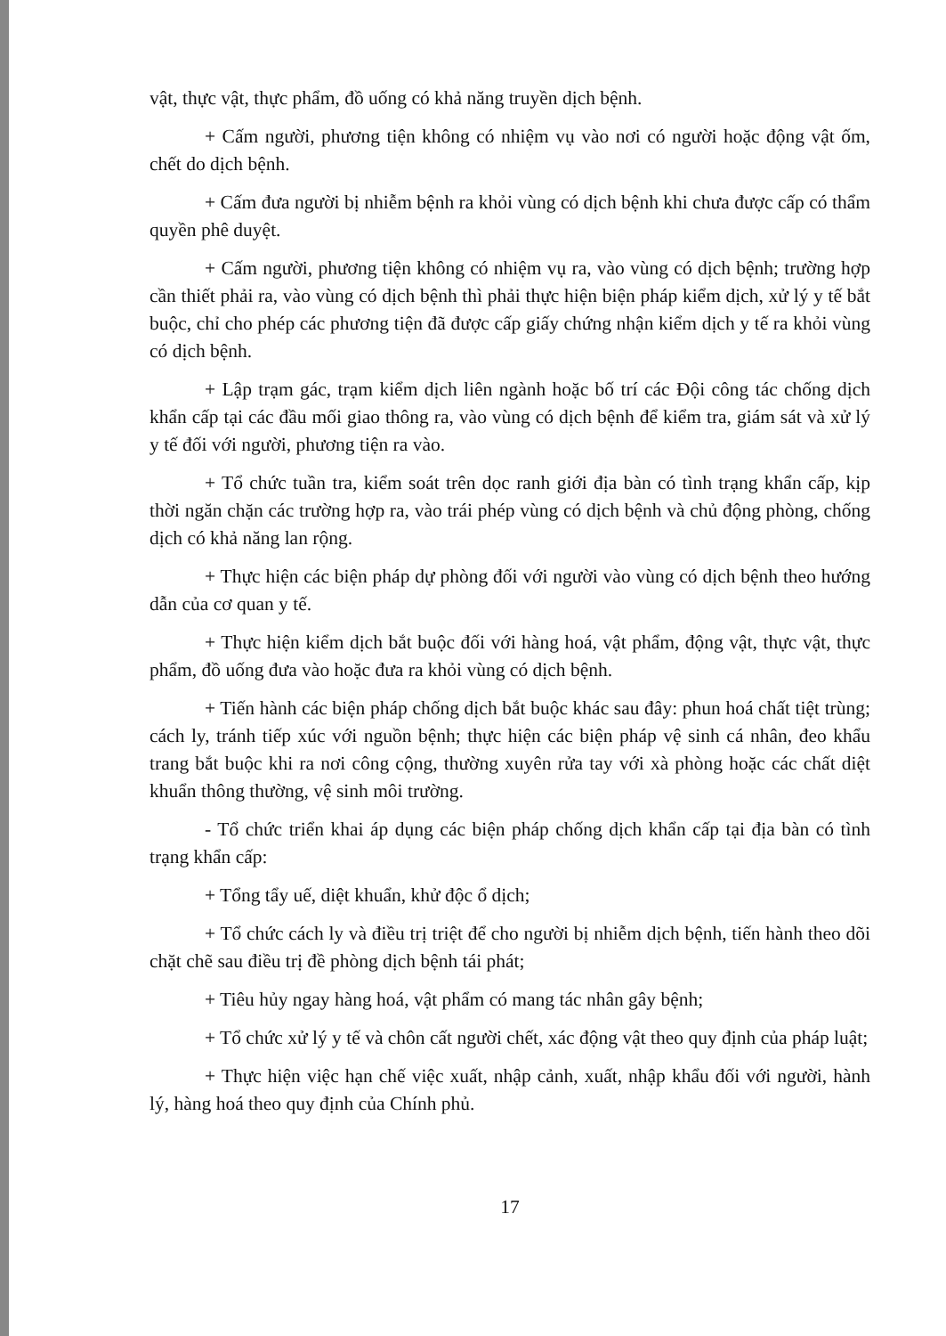vật, thực vật, thực phẩm, đồ uống có khả năng truyền dịch bệnh.
+ Cấm người, phương tiện không có nhiệm vụ vào nơi có người hoặc động vật ốm, chết do dịch bệnh.
+ Cấm đưa người bị nhiễm bệnh ra khỏi vùng có dịch bệnh khi chưa được cấp có thẩm quyền phê duyệt.
+ Cấm người, phương tiện không có nhiệm vụ ra, vào vùng có dịch bệnh; trường hợp cần thiết phải ra, vào vùng có dịch bệnh thì phải thực hiện biện pháp kiểm dịch, xử lý y tế bắt buộc, chỉ cho phép các phương tiện đã được cấp giấy chứng nhận kiểm dịch y tế ra khỏi vùng có dịch bệnh.
+ Lập trạm gác, trạm kiểm dịch liên ngành hoặc bố trí các Đội công tác chống dịch khẩn cấp tại các đầu mối giao thông ra, vào vùng có dịch bệnh để kiểm tra, giám sát và xử lý y tế đối với người, phương tiện ra vào.
+ Tổ chức tuần tra, kiểm soát trên dọc ranh giới địa bàn có tình trạng khẩn cấp, kịp thời ngăn chặn các trường hợp ra, vào trái phép vùng có dịch bệnh và chủ động phòng, chống dịch có khả năng lan rộng.
+ Thực hiện các biện pháp dự phòng đối với người vào vùng có dịch bệnh theo hướng dẫn của cơ quan y tế.
+ Thực hiện kiểm dịch bắt buộc đối với hàng hoá, vật phẩm, động vật, thực vật, thực phẩm, đồ uống đưa vào hoặc đưa ra khỏi vùng có dịch bệnh.
+ Tiến hành các biện pháp chống dịch bắt buộc khác sau đây: phun hoá chất tiệt trùng; cách ly, tránh tiếp xúc với nguồn bệnh; thực hiện các biện pháp vệ sinh cá nhân, đeo khẩu trang bắt buộc khi ra nơi công cộng, thường xuyên rửa tay với xà phòng hoặc các chất diệt khuẩn thông thường, vệ sinh môi trường.
- Tổ chức triển khai áp dụng các biện pháp chống dịch khẩn cấp tại địa bàn có tình trạng khẩn cấp:
+ Tổng tẩy uế, diệt khuẩn, khử độc ổ dịch;
+ Tổ chức cách ly và điều trị triệt để cho người bị nhiễm dịch bệnh, tiến hành theo dõi chặt chẽ sau điều trị đề phòng dịch bệnh tái phát;
+ Tiêu hủy ngay hàng hoá, vật phẩm có mang tác nhân gây bệnh;
+ Tổ chức xử lý y tế và chôn cất người chết, xác động vật theo quy định của pháp luật;
+ Thực hiện việc hạn chế việc xuất, nhập cảnh, xuất, nhập khẩu đối với người, hành lý, hàng hoá theo quy định của Chính phủ.
17